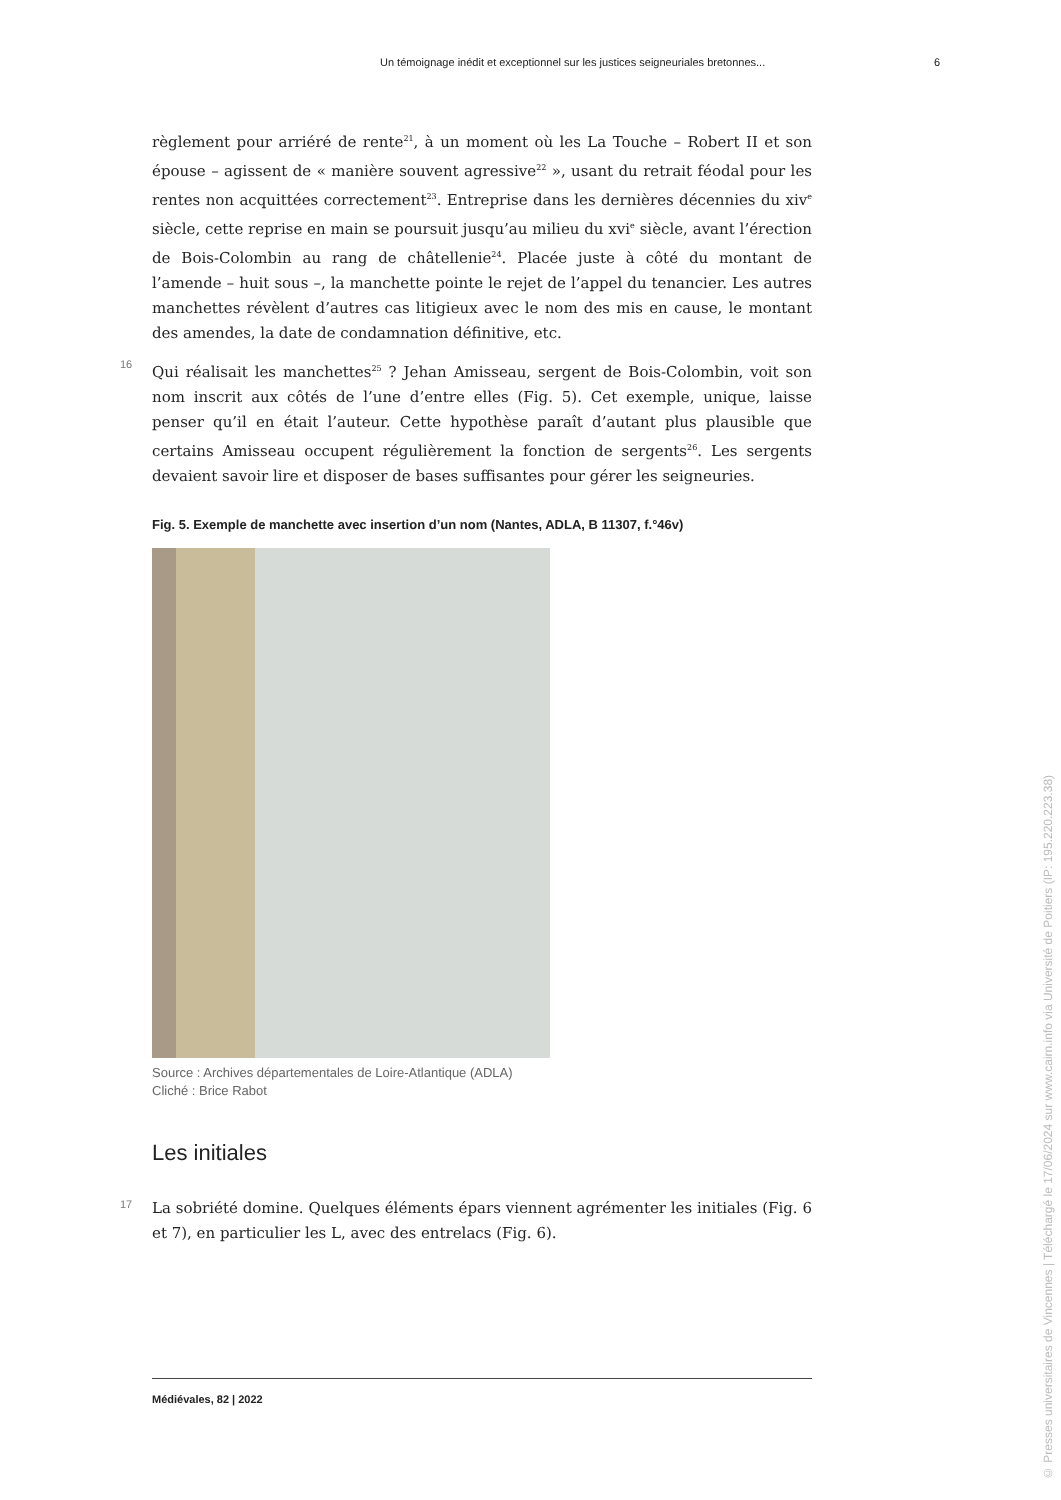Un témoignage inédit et exceptionnel sur les justices seigneuriales bretonnes... 6
règlement pour arriéré de rente<sup>21</sup>, à un moment où les La Touche – Robert II et son épouse – agissent de « manière souvent agressive<sup>22</sup> », usant du retrait féodal pour les rentes non acquittées correctement<sup>23</sup>. Entreprise dans les dernières décennies du xiv<sup>e</sup> siècle, cette reprise en main se poursuit jusqu’au milieu du xvi<sup>e</sup> siècle, avant l’érection de Bois-Colombin au rang de châtellenie<sup>24</sup>. Placée juste à côté du montant de l’amende – huit sous –, la manchette pointe le rejet de l’appel du tenancier. Les autres manchettes révèlent d’autres cas litigieux avec le nom des mis en cause, le montant des amendes, la date de condamnation définitive, etc.
16 Qui réalisait les manchettes<sup>25</sup> ? Jehan Amisseau, sergent de Bois-Colombin, voit son nom inscrit aux côtés de l’une d’entre elles (Fig. 5). Cet exemple, unique, laisse penser qu’il en était l’auteur. Cette hypothèse paraît d’autant plus plausible que certains Amisseau occupent régulièrement la fonction de sergents<sup>26</sup>. Les sergents devaient savoir lire et disposer de bases suffisantes pour gérer les seigneuries.
Fig. 5. Exemple de manchette avec insertion d’un nom (Nantes, ADLA, B 11307, f.°46v)
Source : Archives départementales de Loire-Atlantique (ADLA)
Cliché : Brice Rabot
Les initiales
17 La sobriété domine. Quelques éléments épars viennent agrémenter les initiales (Fig. 6 et 7), en particulier les L, avec des entrelacs (Fig. 6).
Médiévales, 82 | 2022
© Presses universitaires de Vincennes | Téléchargé le 17/06/2024 sur www.cairn.info via Université de Poitiers (IP: 195.220.223.38)